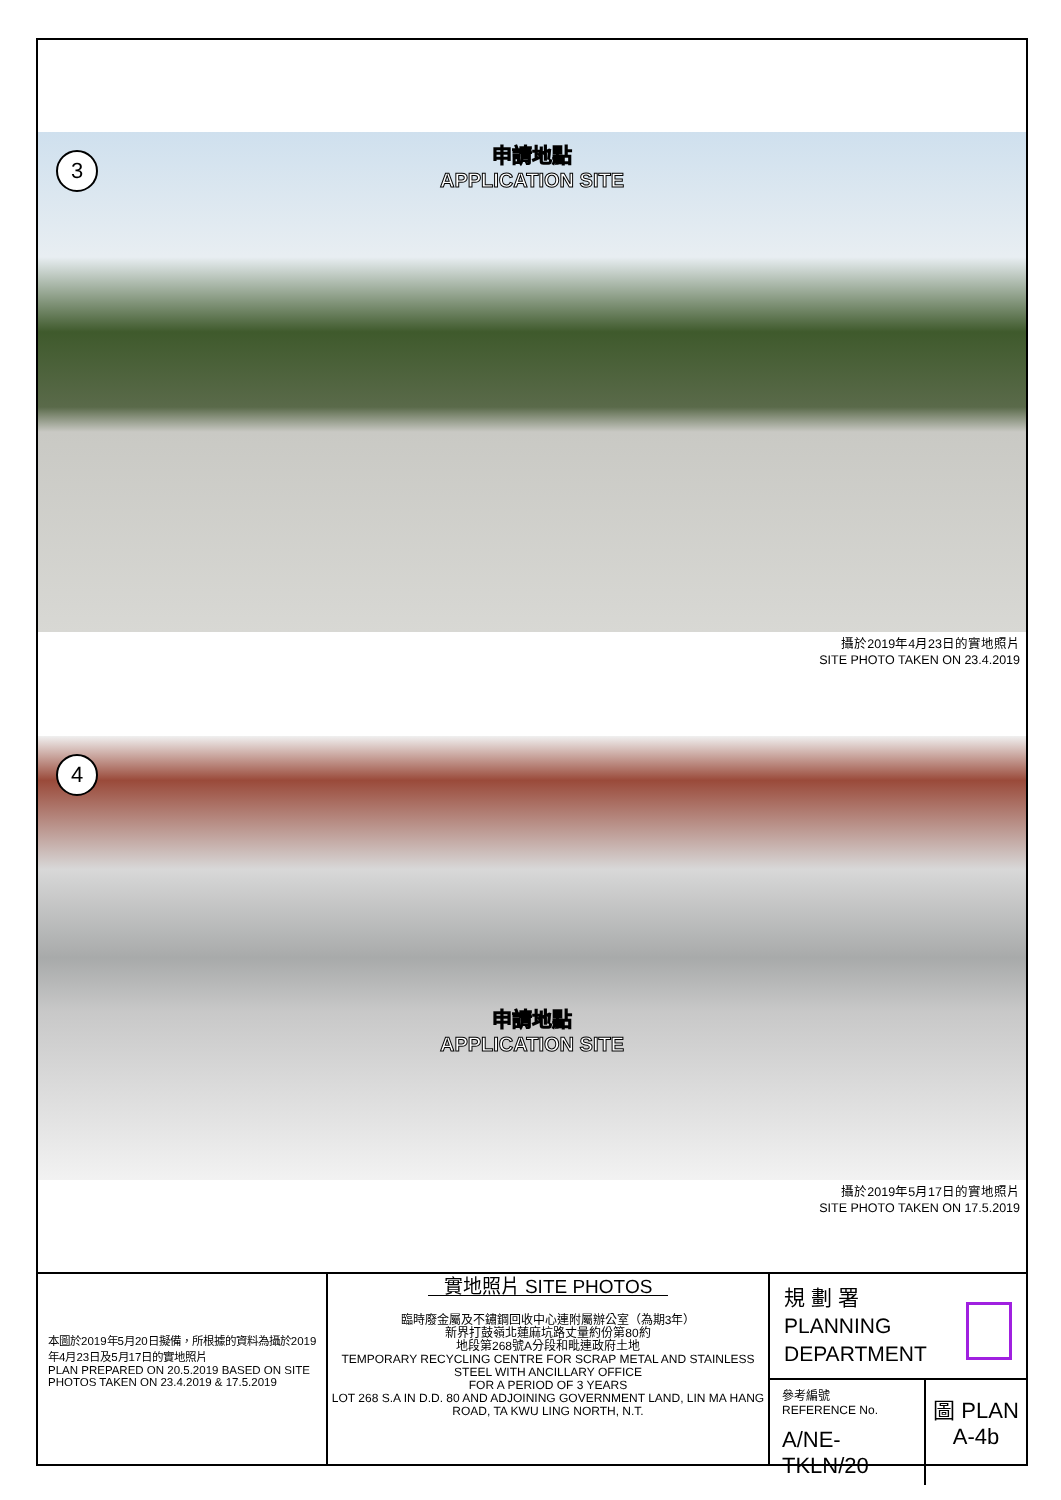3
申請地點
APPLICATION SITE
攝於2019年4月23日的實地照片
SITE PHOTO TAKEN ON 23.4.2019
4
申請地點
APPLICATION SITE
攝於2019年5月17日的實地照片
SITE PHOTO TAKEN ON 17.5.2019
本圖於2019年5月20日擬備，所根據的資料為攝於2019年4月23日及5月17日的實地照片
PLAN PREPARED ON 20.5.2019 BASED ON SITE PHOTOS TAKEN ON 23.4.2019 & 17.5.2019
實地照片 SITE PHOTOS
臨時廢金屬及不鏽鋼回收中心連附屬辦公室（為期3年）
新界打鼓嶺北蓮麻坑路丈量約份第80約
地段第268號A分段和毗連政府土地
TEMPORARY RECYCLING CENTRE FOR SCRAP METAL AND STAINLESS STEEL WITH ANCILLARY OFFICE
FOR A PERIOD OF 3 YEARS
LOT 268 S.A IN D.D. 80 AND ADJOINING GOVERNMENT LAND, LIN MA HANG ROAD, TA KWU LING NORTH, N.T.
規 劃 署
PLANNING
DEPARTMENT
參考編號
REFERENCE No.
A/NE-TKLN/20
圖 PLAN
A-4b